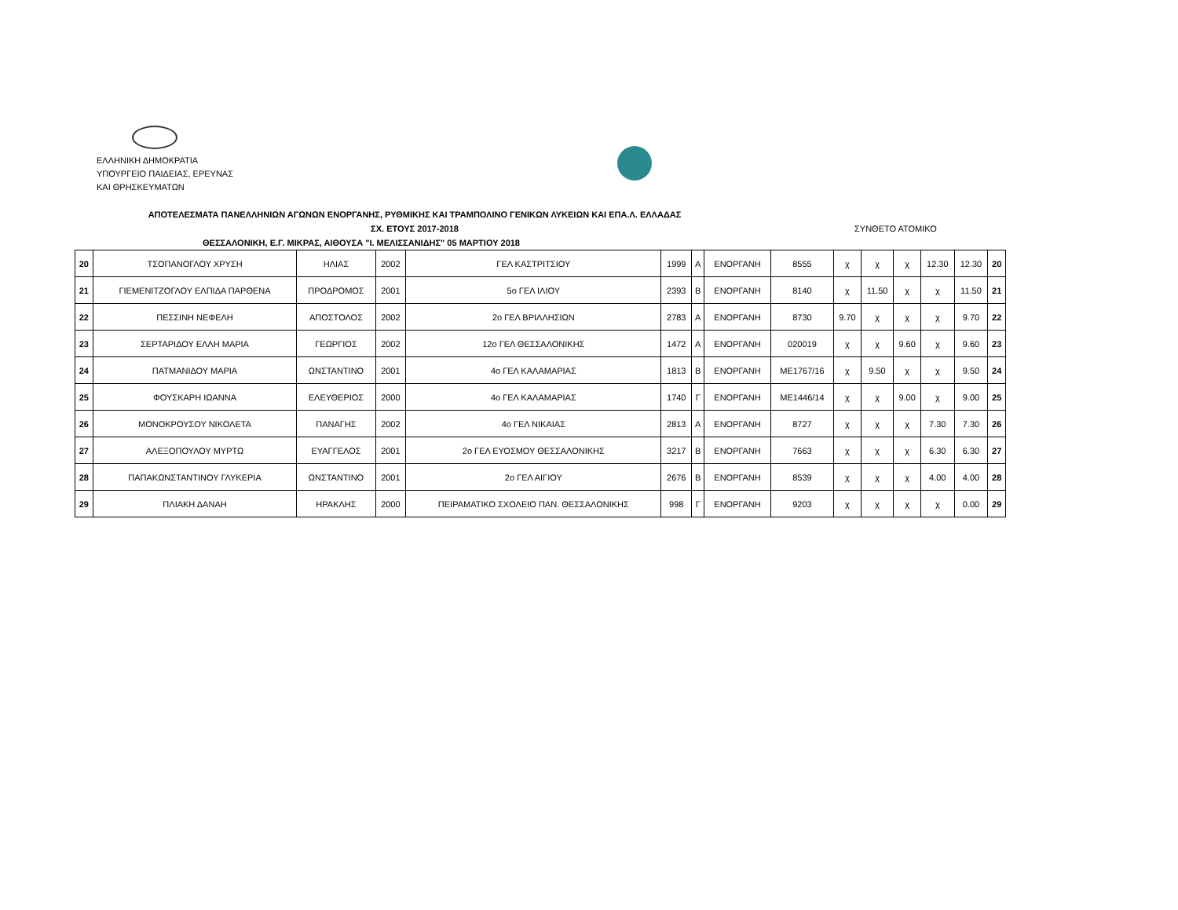ΕΛΛΗΝΙΚΗ ΔΗΜΟΚΡΑΤΙΑ
ΥΠΟΥΡΓΕΙΟ ΠΑΙΔΕΙΑΣ, ΕΡΕΥΝΑΣ
ΚΑΙ ΘΡΗΣΚΕΥΜΑΤΩΝ
ΑΠΟΤΕΛΕΣΜΑΤΑ ΠΑΝΕΛΛΗΝΙΩΝ ΑΓΩΝΩΝ ΕΝΟΡΓΑΝΗΣ, ΡΥΘΜΙΚΗΣ ΚΑΙ ΤΡΑΜΠΟΛΙΝΟ ΓΕΝΙΚΩΝ ΛΥΚΕΙΩΝ ΚΑΙ ΕΠΑ.Λ. ΕΛΛΑΔΑΣ
ΣΧ. ΕΤΟΥΣ 2017-2018 ΣΥΝΘΕΤΟ ΑΤΟΜΙΚΟ
ΘΕΣΣΑΛΟΝΙΚΗ, Ε.Γ. ΜΙΚΡΑΣ, ΑΙΘΟΥΣΑ "Ι. ΜΕΛΙΣΣΑΝΙΔΗΣ" 05 ΜΑΡΤΙΟΥ 2018
| 20 | ΤΣΟΠΑΝΟΓΛΟΥ ΧΡΥΣΗ | ΗΛΙΑΣ | 2002 | ΓΕΛ ΚΑΣΤΡΙΤΣΙΟΥ | 1999 | Α | ΕΝΟΡΓΑΝΗ | 8555 | χ | χ | χ | 12.30 | 12.30 | 20 |
| 21 | ΓΙΕΜΕΝΙΤΖΟΓΛΟΥ ΕΛΠΙΔΑ ΠΑΡΘΕΝΑ | ΠΡΟΔΡΟΜΟΣ | 2001 | 5ο ΓΕΛ ΙΛΙΟΥ | 2393 | Β | ΕΝΟΡΓΑΝΗ | 8140 | χ | 11.50 | χ | χ | 11.50 | 21 |
| 22 | ΠΕΣΣΙΝΗ ΝΕΦΕΛΗ | ΑΠΟΣΤΟΛΟΣ | 2002 | 2ο ΓΕΛ ΒΡΙΛΛΗΣΙΩΝ | 2783 | Α | ΕΝΟΡΓΑΝΗ | 8730 | 9.70 | χ | χ | χ | 9.70 | 22 |
| 23 | ΣΕΡΤΑΡΙΔΟΥ ΕΛΛΗ ΜΑΡΙΑ | ΓΕΩΡΓΙΟΣ | 2002 | 12ο ΓΕΛ ΘΕΣΣΑΛΟΝΙΚΗΣ | 1472 | Α | ΕΝΟΡΓΑΝΗ | 020019 | χ | χ | 9.60 | χ | 9.60 | 23 |
| 24 | ΠΑΤΜΑΝΙΔΟΥ ΜΑΡΙΑ | ΩΝΣΤΑΝΤΙΝΟ | 2001 | 4ο ΓΕΛ ΚΑΛΑΜΑΡΙΑΣ | 1813 | Β | ΕΝΟΡΓΑΝΗ | ΜΕ1767/16 | χ | 9.50 | χ | χ | 9.50 | 24 |
| 25 | ΦΟΥΣΚΑΡΗ ΙΩΑΝΝΑ | ΕΛΕΥΘΕΡΙΟΣ | 2000 | 4ο ΓΕΛ ΚΑΛΑΜΑΡΙΑΣ | 1740 | Γ | ΕΝΟΡΓΑΝΗ | ΜΕ1446/14 | χ | χ | 9.00 | χ | 9.00 | 25 |
| 26 | ΜΟΝΟΚΡΟΥΣΟΥ ΝΙΚΟΛΕΤΑ | ΠΑΝΑΓΗΣ | 2002 | 4ο ΓΕΛ ΝΙΚΑΙΑΣ | 2813 | Α | ΕΝΟΡΓΑΝΗ | 8727 | χ | χ | χ | 7.30 | 7.30 | 26 |
| 27 | ΑΛΕΞΟΠΟΥΛΟΥ ΜΥΡΤΩ | ΕΥΑΓΓΕΛΟΣ | 2001 | 2ο ΓΕΛ ΕΥΟΣΜΟΥ ΘΕΣΣΑΛΟΝΙΚΗΣ | 3217 | Β | ΕΝΟΡΓΑΝΗ | 7663 | χ | χ | χ | 6.30 | 6.30 | 27 |
| 28 | ΠΑΠΑΚΩΝΣΤΑΝΤΙΝΟΥ ΓΛΥΚΕΡΙΑ | ΩΝΣΤΑΝΤΙΝΟ | 2001 | 2ο ΓΕΛ ΑΙΓΙΟΥ | 2676 | Β | ΕΝΟΡΓΑΝΗ | 8539 | χ | χ | χ | 4.00 | 4.00 | 28 |
| 29 | ΠΛΙΑΚΗ ΔΑΝΑΗ | ΗΡΑΚΛΗΣ | 2000 | ΠΕΙΡΑΜΑΤΙΚΟ ΣΧΟΛΕΙΟ ΠΑΝ. ΘΕΣΣΑΛΟΝΙΚΗΣ | 998 | Γ | ΕΝΟΡΓΑΝΗ | 9203 | χ | χ | χ | χ | 0.00 | 29 |